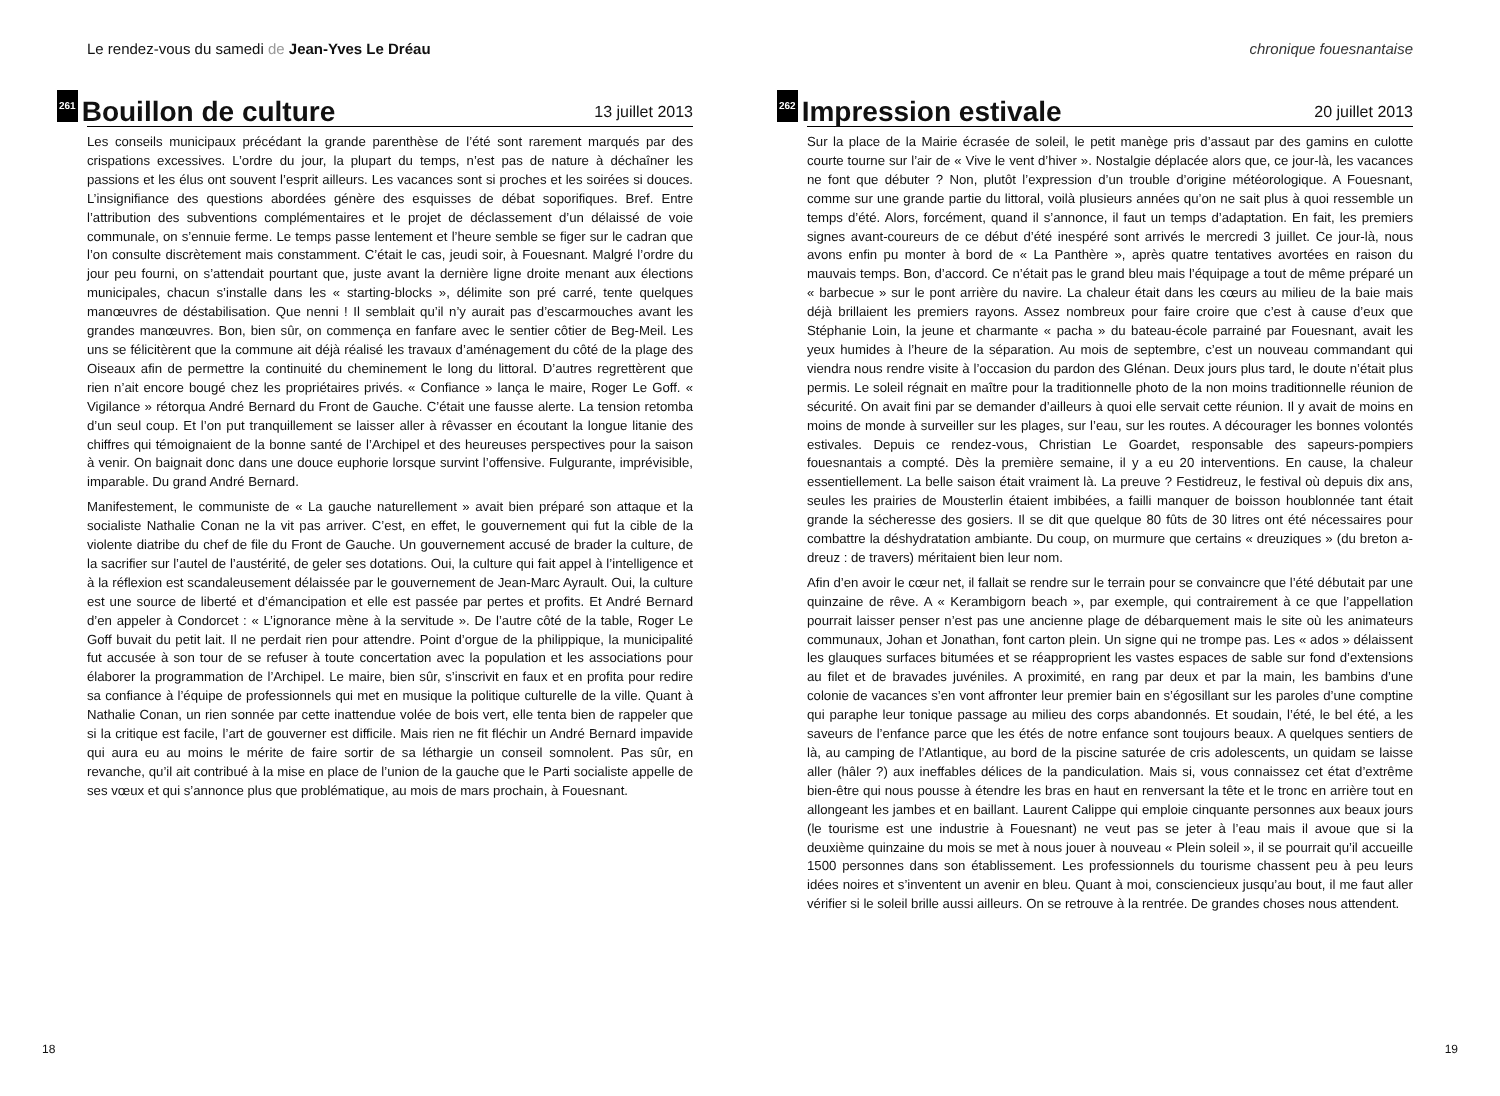Le rendez-vous du samedi de Jean-Yves Le Dréau
261 Bouillon de culture 13 juillet 2013
Les conseils municipaux précédant la grande parenthèse de l’été sont rarement marqués par des crispations excessives. L’ordre du jour, la plupart du temps, n’est pas de nature à déchaîner les passions et les élus ont souvent l’esprit ailleurs. Les vacances sont si proches et les soirées si douces. L’insignifiance des questions abordées génère des esquisses de débat soporifiques. Bref. Entre l’attribution des subventions complémentaires et le projet de déclassement d’un délaissé de voie communale, on s’ennuie ferme. Le temps passe lentement et l’heure semble se figer sur le cadran que l’on consulte discrètement mais constamment. C’était le cas, jeudi soir, à Fouesnant. Malgré l’ordre du jour peu fourni, on s’attendait pourtant que, juste avant la dernière ligne droite menant aux élections municipales, chacun s’installe dans les « starting-blocks », délimite son pré carré, tente quelques manœuvres de déstabilisation. Que nenni ! Il semblait qu’il n’y aurait pas d’escarmouches avant les grandes manœuvres. Bon, bien sûr, on commença en fanfare avec le sentier côtier de Beg-Meil. Les uns se félicitèrent que la commune ait déjà réalisé les travaux d’aménagement du côté de la plage des Oiseaux afin de permettre la continuité du cheminement le long du littoral. D’autres regrettèrent que rien n’ait encore bougé chez les propriétaires privés. « Confiance » lança le maire, Roger Le Goff. « Vigilance » rétorqua André Bernard du Front de Gauche. C’était une fausse alerte. La tension retomba d’un seul coup. Et l’on put tranquillement se laisser aller à rêvasser en écoutant la longue litanie des chiffres qui témoignaient de la bonne santé de l’Archipel et des heureuses perspectives pour la saison à venir. On baignait donc dans une douce euphorie lorsque survint l’offensive. Fulgurante, imprévisible, imparable. Du grand André Bernard.
Manifestement, le communiste de « La gauche naturellement » avait bien préparé son attaque et la socialiste Nathalie Conan ne la vit pas arriver. C’est, en effet, le gouvernement qui fut la cible de la violente diatribe du chef de file du Front de Gauche. Un gouvernement accusé de brader la culture, de la sacrifier sur l’autel de l’austérité, de geler ses dotations. Oui, la culture qui fait appel à l’intelligence et à la réflexion est scandaleusement délaissée par le gouvernement de Jean-Marc Ayrault. Oui, la culture est une source de liberté et d’émancipation et elle est passée par pertes et profits. Et André Bernard d’en appeler à Condorcet : « L’ignorance mène à la servitude ». De l’autre côté de la table, Roger Le Goff buvait du petit lait. Il ne perdait rien pour attendre. Point d’orgue de la philippique, la municipalité fut accusée à son tour de se refuser à toute concertation avec la population et les associations pour élaborer la programmation de l’Archipel. Le maire, bien sûr, s’inscrivit en faux et en profita pour redire sa confiance à l’équipe de professionnels qui met en musique la politique culturelle de la ville. Quant à Nathalie Conan, un rien sonnée par cette inattendue volée de bois vert, elle tenta bien de rappeler que si la critique est facile, l’art de gouverner est difficile. Mais rien ne fit fléchir un André Bernard impavide qui aura eu au moins le mérite de faire sortir de sa léthargie un conseil somnolent. Pas sûr, en revanche, qu’il ait contribué à la mise en place de l’union de la gauche que le Parti socialiste appelle de ses vœux et qui s’annonce plus que problématique, au mois de mars prochain, à Fouesnant.
18
chronique fouesnantaise
262 Impression estivale 20 juillet 2013
Sur la place de la Mairie écrasée de soleil, le petit manège pris d’assaut par des gamins en culotte courte tourne sur l’air de « Vive le vent d’hiver ». Nostalgie déplacée alors que, ce jour-là, les vacances ne font que débuter ? Non, plutôt l’expression d’un trouble d’origine météorologique. A Fouesnant, comme sur une grande partie du littoral, voilà plusieurs années qu’on ne sait plus à quoi ressemble un temps d’été. Alors, forcément, quand il s’annonce, il faut un temps d’adaptation. En fait, les premiers signes avant-coureurs de ce début d’été inespéré sont arrivés le mercredi 3 juillet. Ce jour-là, nous avons enfin pu monter à bord de « La Panthère », après quatre tentatives avortées en raison du mauvais temps. Bon, d’accord. Ce n’était pas le grand bleu mais l’équipage a tout de même préparé un « barbecue » sur le pont arrière du navire. La chaleur était dans les cœurs au milieu de la baie mais déjà brillaient les premiers rayons. Assez nombreux pour faire croire que c’est à cause d’eux que Stéphanie Loin, la jeune et charmante « pacha » du bateau-école parrainé par Fouesnant, avait les yeux humides à l’heure de la séparation. Au mois de septembre, c’est un nouveau commandant qui viendra nous rendre visite à l’occasion du pardon des Glénan. Deux jours plus tard, le doute n’était plus permis. Le soleil régnait en maître pour la traditionnelle photo de la non moins traditionnelle réunion de sécurité. On avait fini par se demander d’ailleurs à quoi elle servait cette réunion. Il y avait de moins en moins de monde à surveiller sur les plages, sur l’eau, sur les routes. A décourager les bonnes volontés estivales. Depuis ce rendez-vous, Christian Le Goardet, responsable des sapeurs-pompiers fouesnantais a compté. Dès la première semaine, il y a eu 20 interventions. En cause, la chaleur essentiellement. La belle saison était vraiment là. La preuve ? Festidreuz, le festival où depuis dix ans, seules les prairies de Mousterlin étaient imbibées, a failli manquer de boisson houblonnée tant était grande la sécheresse des gosiers. Il se dit que quelque 80 fûts de 30 litres ont été nécessaires pour combattre la déshydratation ambiante. Du coup, on murmure que certains « dreuziques » (du breton a-dreuz : de travers) méritaient bien leur nom.
Afin d’en avoir le cœur net, il fallait se rendre sur le terrain pour se convaincre que l’été débutait par une quinzaine de rêve. A « Kerambigorn beach », par exemple, qui contrairement à ce que l’appellation pourrait laisser penser n’est pas une ancienne plage de débarquement mais le site où les animateurs communaux, Johan et Jonathan, font carton plein. Un signe qui ne trompe pas. Les « ados » délaissent les glauques surfaces bitumées et se réapproprient les vastes espaces de sable sur fond d’extensions au filet et de bravades juvéniles. A proximité, en rang par deux et par la main, les bambins d’une colonie de vacances s’en vont affronter leur premier bain en s’égosillant sur les paroles d’une comptine qui paraphe leur tonique passage au milieu des corps abandonnés. Et soudain, l’été, le bel été, a les saveurs de l’enfance parce que les étés de notre enfance sont toujours beaux. A quelques sentiers de là, au camping de l’Atlantique, au bord de la piscine saturée de cris adolescents, un quidam se laisse aller (hâler ?) aux ineffables délices de la pandiculation. Mais si, vous connaissez cet état d’extrême bien-être qui nous pousse à étendre les bras en haut en renversant la tête et le tronc en arrière tout en allongeant les jambes et en baillant. Laurent Calippe qui emploie cinquante personnes aux beaux jours (le tourisme est une industrie à Fouesnant) ne veut pas se jeter à l’eau mais il avoue que si la deuxième quinzaine du mois se met à nous jouer à nouveau « Plein soleil », il se pourrait qu’il accueille 1500 personnes dans son établissement. Les professionnels du tourisme chassent peu à peu leurs idées noires et s’inventent un avenir en bleu. Quant à moi, consciencieux jusqu’au bout, il me faut aller vérifier si le soleil brille aussi ailleurs. On se retrouve à la rentrée. De grandes choses nous attendent.
19